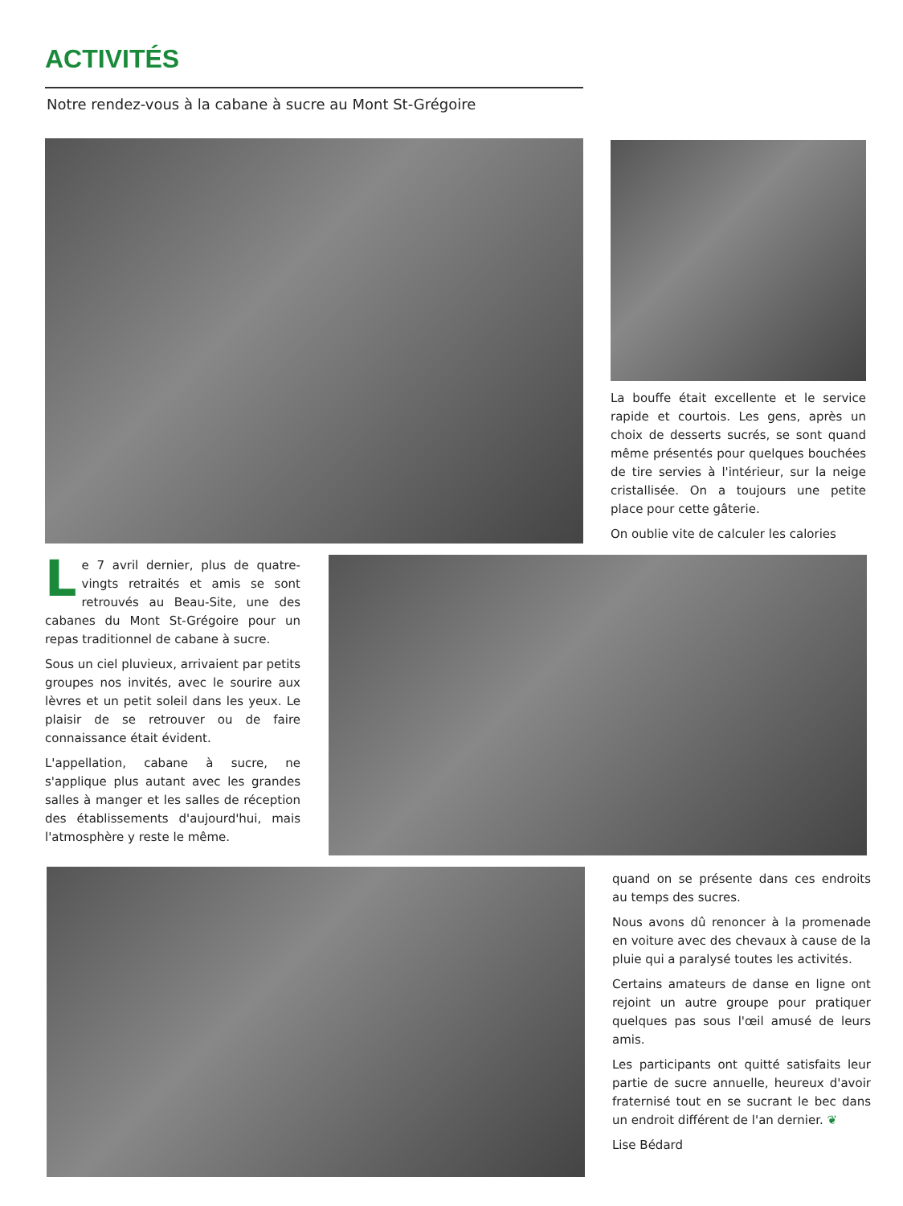ACTIVITÉS
Notre rendez-vous à la cabane à sucre au Mont St-Grégoire
La bouffe était excellente et le service rapide et courtois. Les gens, après un choix de desserts sucrés, se sont quand même présentés pour quelques bouchées de tire servies à l'intérieur, sur la neige cristallisée. On a toujours une petite place pour cette gâterie.
On oublie vite de calculer les calories
Le 7 avril dernier, plus de quatre-vingts retraités et amis se sont retrouvés au Beau-Site, une des cabanes du Mont St-Grégoire pour un repas traditionnel de cabane à sucre.
Sous un ciel pluvieux, arrivaient par petits groupes nos invités, avec le sourire aux lèvres et un petit soleil dans les yeux. Le plaisir de se retrouver ou de faire connaissance était évident.
L'appellation, cabane à sucre, ne s'applique plus autant avec les grandes salles à manger et les salles de réception des établissements d'aujourd'hui, mais l'atmosphère y reste le même.
quand on se présente dans ces endroits au temps des sucres.
Nous avons dû renoncer à la promenade en voiture avec des chevaux à cause de la pluie qui a paralysé toutes les activités.
Certains amateurs de danse en ligne ont rejoint un autre groupe pour pratiquer quelques pas sous l'œil amusé de leurs amis.
Les participants ont quitté satisfaits leur partie de sucre annuelle, heureux d'avoir fraternisé tout en se sucrant le bec dans un endroit différent de l'an dernier. ❦
Lise Bédard